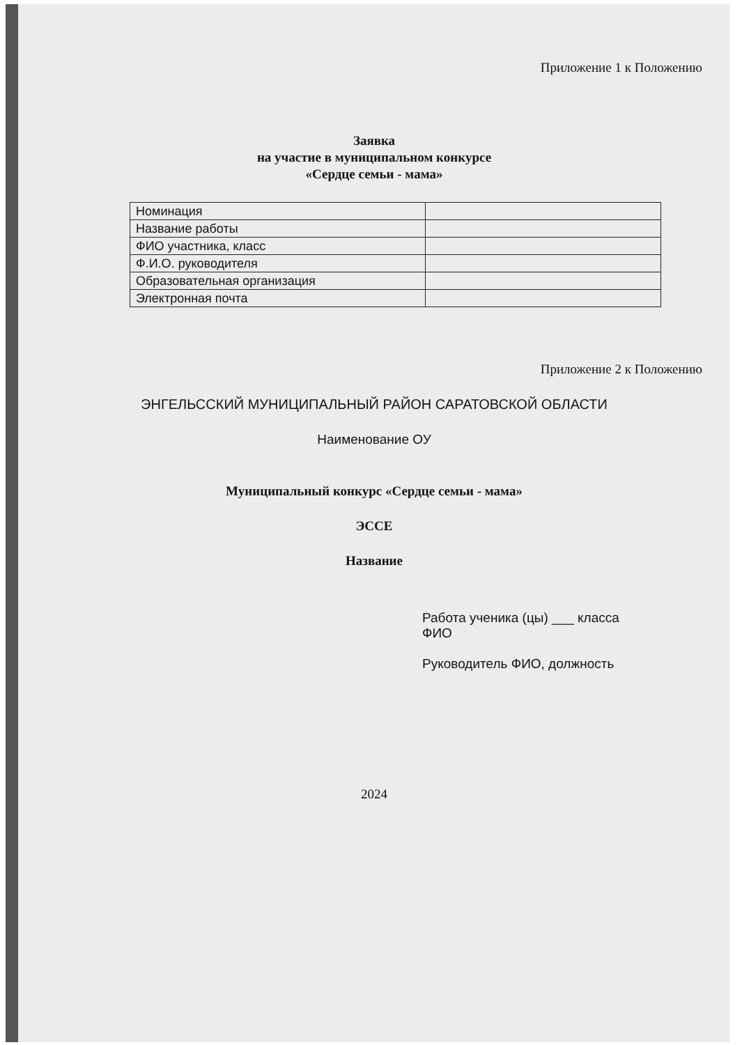Приложение 1 к Положению
Заявка
на участие в муниципальном конкурсе
«Сердце семьи - мама»
| Номинация | |
| Название работы | |
| ФИО участника, класс | |
| Ф.И.О. руководителя | |
| Образовательная организация | |
| Электронная почта | |
Приложение 2 к Положению
ЭНГЕЛЬССКИЙ МУНИЦИПАЛЬНЫЙ РАЙОН САРАТОВСКОЙ ОБЛАСТИ
Наименование ОУ
Муниципальный конкурс «Сердце семьи - мама»
ЭССЕ
Название
Работа ученика (цы) ___ класса
ФИО
Руководитель ФИО, должность
2024